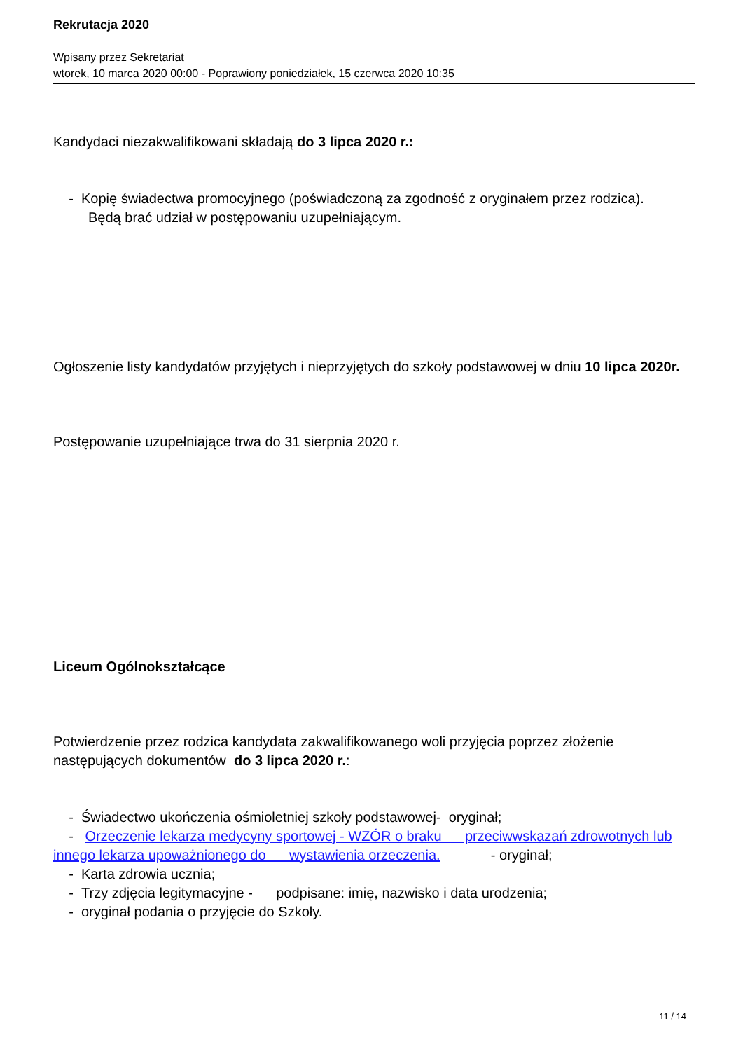Rekrutacja 2020
Wpisany przez Sekretariat
wtorek, 10 marca 2020 00:00 - Poprawiony poniedziałek, 15 czerwca 2020 10:35
Kandydaci niezakwalifikowani składają do 3 lipca 2020 r.:
- Kopię świadectwa promocyjnego (poświadczoną za zgodność z oryginałem przez rodzica). Będą brać udział w postępowaniu uzupełniającym.
Ogłoszenie listy kandydatów przyjętych i nieprzyjętych do szkoły podstawowej w dniu 10 lipca 2020r.
Postępowanie uzupełniające trwa do 31 sierpnia 2020 r.
Liceum Ogólnokształcące
Potwierdzenie przez rodzica kandydata zakwalifikowanego woli przyjęcia poprzez złożenie następujących dokumentów do 3 lipca 2020 r.:
- Świadectwo ukończenia ośmioletniej szkoły podstawowej- oryginał;
- Orzeczenie lekarza medycyny sportowej - WZÓR o braku przeciwwskazań zdrowotnych lub innego lekarza upoważnionego do wystawienia orzeczenia. - oryginał;
- Karta zdrowia ucznia;
- Trzy zdjęcia legitymacyjne - podpisane: imię, nazwisko i data urodzenia;
- oryginał podania o przyjęcie do Szkoły.
11 / 14